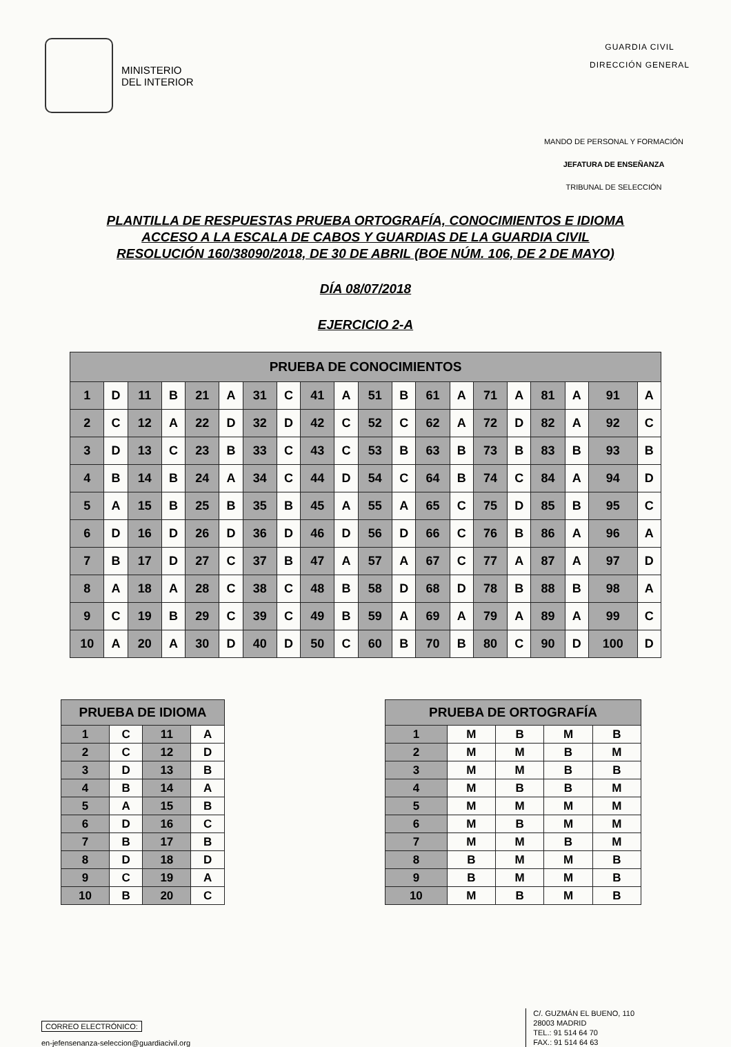MINISTERIO
DEL INTERIOR
GUARDIA CIVIL
DIRECCIÓN GENERAL
MANDO DE PERSONAL Y FORMACIÓN
JEFATURA DE ENSEÑANZA
TRIBUNAL DE SELECCIÓN
PLANTILLA DE RESPUESTAS PRUEBA ORTOGRAFÍA, CONOCIMIENTOS E IDIOMA
ACCESO A LA ESCALA DE CABOS Y GUARDIAS DE LA GUARDIA CIVIL
RESOLUCIÓN 160/38090/2018, DE 30 DE ABRIL (BOE NÚM. 106, DE 2 DE MAYO)
DÍA 08/07/2018
EJERCICIO 2-A
| PRUEBA DE CONOCIMIENTOS | | | | | | | | | | | | | | | | | | | |
| --- | --- | --- | --- | --- | --- | --- | --- | --- | --- | --- | --- | --- | --- | --- | --- | --- | --- | --- | --- |
| 1 | D | 11 | B | 21 | A | 31 | C | 41 | A | 51 | B | 61 | A | 71 | A | 81 | A | 91 | A |
| 2 | C | 12 | A | 22 | D | 32 | D | 42 | C | 52 | C | 62 | A | 72 | D | 82 | A | 92 | C |
| 3 | D | 13 | C | 23 | B | 33 | C | 43 | C | 53 | B | 63 | B | 73 | B | 83 | B | 93 | B |
| 4 | B | 14 | B | 24 | A | 34 | C | 44 | D | 54 | C | 64 | B | 74 | C | 84 | A | 94 | D |
| 5 | A | 15 | B | 25 | B | 35 | B | 45 | A | 55 | A | 65 | C | 75 | D | 85 | B | 95 | C |
| 6 | D | 16 | D | 26 | D | 36 | D | 46 | D | 56 | D | 66 | C | 76 | B | 86 | A | 96 | A |
| 7 | B | 17 | D | 27 | C | 37 | B | 47 | A | 57 | A | 67 | C | 77 | A | 87 | A | 97 | D |
| 8 | A | 18 | A | 28 | C | 38 | C | 48 | B | 58 | D | 68 | D | 78 | B | 88 | B | 98 | A |
| 9 | C | 19 | B | 29 | C | 39 | C | 49 | B | 59 | A | 69 | A | 79 | A | 89 | A | 99 | C |
| 10 | A | 20 | A | 30 | D | 40 | D | 50 | C | 60 | B | 70 | B | 80 | C | 90 | D | 100 | D |
| PRUEBA DE IDIOMA | | | |
| --- | --- | --- | --- |
| 1 | C | 11 | A |
| 2 | C | 12 | D |
| 3 | D | 13 | B |
| 4 | B | 14 | A |
| 5 | A | 15 | B |
| 6 | D | 16 | C |
| 7 | B | 17 | B |
| 8 | D | 18 | D |
| 9 | C | 19 | A |
| 10 | B | 20 | C |
| PRUEBA DE ORTOGRAFÍA | | | | |
| --- | --- | --- | --- | --- |
| 1 | M | B | M | B |
| 2 | M | M | B | M |
| 3 | M | M | B | B |
| 4 | M | B | B | M |
| 5 | M | M | M | M |
| 6 | M | B | M | M |
| 7 | M | M | B | M |
| 8 | B | M | M | B |
| 9 | B | M | M | B |
| 10 | M | B | M | B |
CORREO ELECTRÓNICO:
en-jefensenanza-seleccion@guardiacivil.org
C/. GUZMÁN EL BUENO, 110
28003 MADRID
TEL.: 91 514 64 70
FAX.: 91 514 64 63